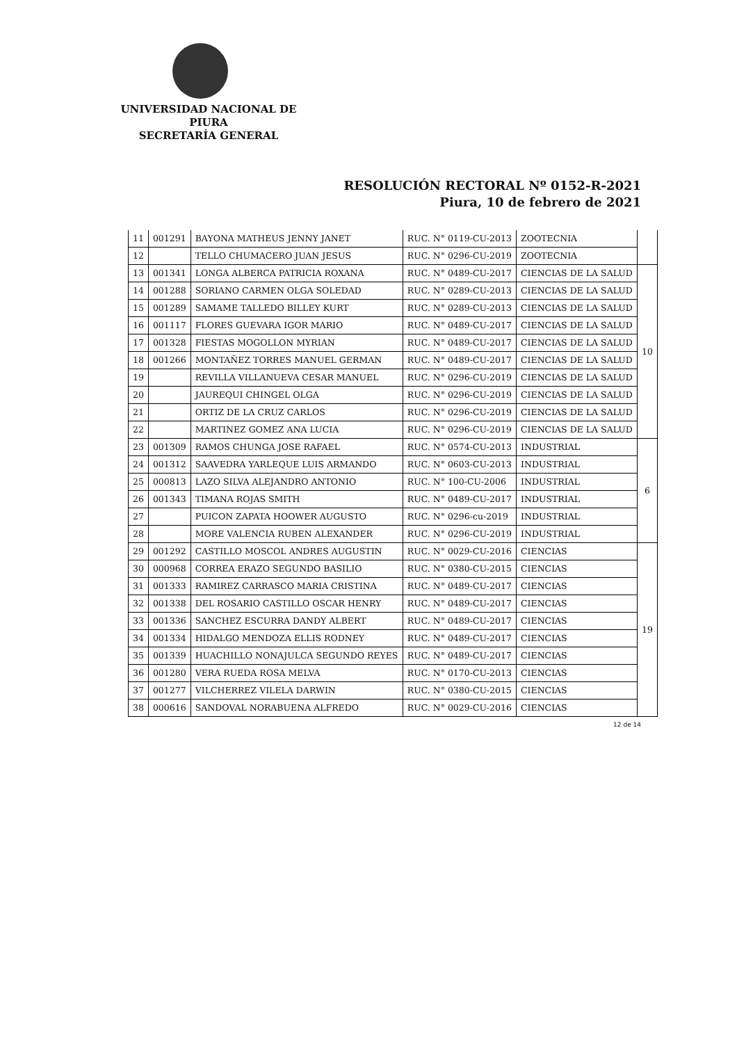UNIVERSIDAD NACIONAL DE PIURA
SECRETARÍA GENERAL
RESOLUCIÓN RECTORAL Nº 0152-R-2021
Piura, 10 de febrero de 2021
| 11 | 001291 | BAYONA MATHEUS JENNY JANET | RUC. N° 0119-CU-2013 | ZOOTECNIA | |
| 12 | | TELLO CHUMACERO JUAN JESUS | RUC. N° 0296-CU-2019 | ZOOTECNIA | |
| 13 | 001341 | LONGA ALBERCA PATRICIA ROXANA | RUC. N° 0489-CU-2017 | CIENCIAS DE LA SALUD | 10 |
| 14 | 001288 | SORIANO CARMEN OLGA SOLEDAD | RUC. N° 0289-CU-2013 | CIENCIAS DE LA SALUD | |
| 15 | 001289 | SAMAME TALLEDO BILLEY KURT | RUC. N° 0289-CU-2013 | CIENCIAS DE LA SALUD | |
| 16 | 001117 | FLORES GUEVARA IGOR MARIO | RUC. N° 0489-CU-2017 | CIENCIAS DE LA SALUD | |
| 17 | 001328 | FIESTAS MOGOLLON MYRIAN | RUC. N° 0489-CU-2017 | CIENCIAS DE LA SALUD | |
| 18 | 001266 | MONTAÑEZ TORRES MANUEL GERMAN | RUC. N° 0489-CU-2017 | CIENCIAS DE LA SALUD | |
| 19 | | REVILLA VILLANUEVA CESAR MANUEL | RUC. N° 0296-CU-2019 | CIENCIAS DE LA SALUD | |
| 20 | | JAUREQUI CHINGEL OLGA | RUC. N° 0296-CU-2019 | CIENCIAS DE LA SALUD | |
| 21 | | ORTIZ DE LA CRUZ CARLOS | RUC. N° 0296-CU-2019 | CIENCIAS DE LA SALUD | |
| 22 | | MARTINEZ GOMEZ ANA LUCIA | RUC. N° 0296-CU-2019 | CIENCIAS DE LA SALUD | |
| 23 | 001309 | RAMOS CHUNGA JOSE RAFAEL | RUC. N° 0574-CU-2013 | INDUSTRIAL | 6 |
| 24 | 001312 | SAAVEDRA YARLEQUE LUIS ARMANDO | RUC. N° 0603-CU-2013 | INDUSTRIAL | |
| 25 | 000813 | LAZO SILVA ALEJANDRO ANTONIO | RUC. N° 100-CU-2006 | INDUSTRIAL | |
| 26 | 001343 | TIMANA ROJAS SMITH | RUC. N° 0489-CU-2017 | INDUSTRIAL | |
| 27 | | PUICON ZAPATA HOOWER AUGUSTO | RUC. N° 0296-cu-2019 | INDUSTRIAL | |
| 28 | | MORE VALENCIA RUBEN ALEXANDER | RUC. N° 0296-CU-2019 | INDUSTRIAL | |
| 29 | 001292 | CASTILLO MOSCOL ANDRES AUGUSTIN | RUC. N° 0029-CU-2016 | CIENCIAS | 19 |
| 30 | 000968 | CORREA ERAZO SEGUNDO BASILIO | RUC. N° 0380-CU-2015 | CIENCIAS | |
| 31 | 001333 | RAMIREZ CARRASCO MARIA CRISTINA | RUC. N° 0489-CU-2017 | CIENCIAS | |
| 32 | 001338 | DEL ROSARIO CASTILLO OSCAR HENRY | RUC. N° 0489-CU-2017 | CIENCIAS | |
| 33 | 001336 | SANCHEZ ESCURRA DANDY ALBERT | RUC. N° 0489-CU-2017 | CIENCIAS | |
| 34 | 001334 | HIDALGO MENDOZA ELLIS RODNEY | RUC. N° 0489-CU-2017 | CIENCIAS | |
| 35 | 001339 | HUACHILLO NONAJULCA SEGUNDO REYES | RUC. N° 0489-CU-2017 | CIENCIAS | |
| 36 | 001280 | VERA RUEDA ROSA MELVA | RUC. N° 0170-CU-2013 | CIENCIAS | |
| 37 | 001277 | VILCHERREZ VILELA DARWIN | RUC. N° 0380-CU-2015 | CIENCIAS | |
| 38 | 000616 | SANDOVAL NORABUENA ALFREDO | RUC. N° 0029-CU-2016 | CIENCIAS | |
12 de 14